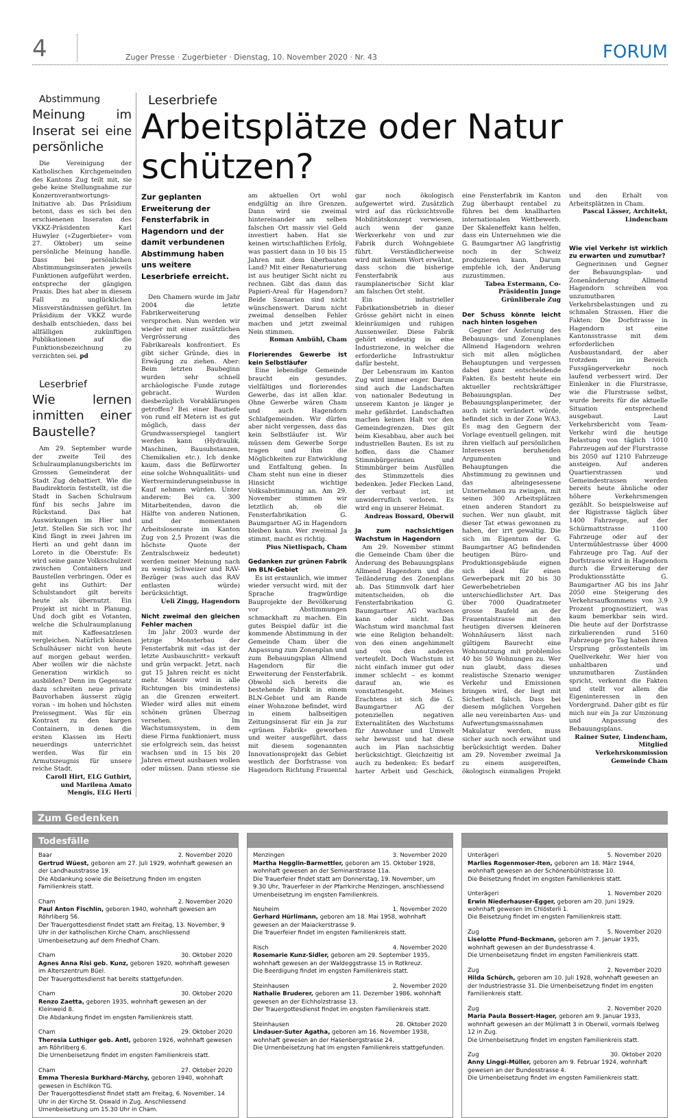4
Zuger Presse · Zugerbieter · Dienstag, 10. November 2020 · Nr. 43
FORUM
Abstimmung
Meinung im Inserat sei eine persönliche
Die Vereinigung der Katholischen Kirchgemeinden des Kantons Zug teilt mit, sie gebe keine Stellungnahme zur Konzernverantwortungs-Initiative ab. Das Präsidium betont, dass es sich bei den erschienenen Inseraten des VKKZ-Präsidenten Karl Huwyler («Zugerbieter» vom 27. Oktober) um seine persönliche Meinung handle. Dass bei persönlichen Abstimmungsinseraten jeweils Funktionen aufgeführt werden, entspreche der gängigen Praxis. Dies hat aber in diesem Fall zu unglücklichen Missverständnissen geführt. Im Präsidium der VKKZ wurde deshalb entschieden, dass bei allfälligen zukünftigen Publikationen auf die Funktionsbezeichnung zu verzichten sei. pd
Leserbrief
Wie lernen inmitten einer Baustelle?
Am 29. September wurde der zweite Teil des Schulraumplanungsberichts im Grossen Gemeinderat der Stadt Zug debattiert. Wie die Baudirektorin feststellt, ist die Stadt in Sachen Schulraum fünf bis sechs Jahre im Rückstand. Das hat Auswirkungen im Hier und Jetzt. Stellen Sie sich vor, Ihr Kind fängt in zwei Jahren im Herti an und geht dann im Loreto in die Oberstufe: Es wird seine ganze Volksschulzeit zwischen Containern und Baustellen verbringen. Oder es geht ins Guthirt: Der Schulstandort gilt bereits heute als übernutzt. Ein Projekt ist nicht in Planung. Und doch gibt es Votanten, welche die Schulraumplanung mit Kaffeesatzlesen vergleichen. Natürlich können Schulhäuser nicht von heute auf morgen gebaut werden. Aber wollen wir die nächste Generation wirklich so ausbilden? Denn im Gegensatz dazu schreiten neue private Bauvorhaben äusserst zügig voran – im hohen und höchsten Preissegment. Was für ein Kontrast zu den kargen Containern, in denen die ersten Klassen im Herti neuerdings unterrichtet werden. Was für ein Armutszeugnis für unsere reiche Stadt.
Caroll Hirt, ELG Guthirt, und Marilena Amato Mengis, ELG Herti
Leserbriefe
Arbeitsplätze oder Natur schützen?
Zur geplanten Erweiterung der Fensterfabrik in Hagendorn und der damit verbundenen Abstimmung haben uns weitere Leserbriefe erreicht.
Den Chamern wurde im Jahr 2004 die letzte Fabrikerweiterung versprochen. Nun werden wir wieder mit einer zusätzlichen Vergrösserung des Fabrikareals konfrontiert. Es gibt sicher Gründe, dies in Erwägung zu ziehen. Aber: Beim letzten Baubeginn wurden sehr schnell archäologische Funde zutage gebracht. Wurden diesbezüglich Vorabklärungen getroffen? Bei einer Bautiefe von rund elf Metern ist es gut möglich, dass der Grundwasserspiegel tangiert werden kann (Hydraulik, Maschinen, Bausubstanzen, Chemikalien etc.). Ich denke kaum, dass die Befürworter eine solche Wohnqualitäts- und Wertverminderungseinbusse in Kauf nehmen würden. Unter anderem: Bei ca. 300 Mitarbeitenden, davon die Hälfte von anderen Nationen, und der momentanen Arbeitslosenrate im Kanton Zug von 2,5 Prozent (was die höchste Quote der Zentralschweiz bedeutet) werden meiner Meinung nach zu wenig Schweizer und RAV-Bezüger (was auch das RAV entlasten würde) berücksichtigt.
Ueli Zingg, Hagendorn
Nicht zweimal den gleichen Fehler machen
Im Jahr 2003 wurde der jetzige Monsterbau der Fensterfabrik mit «das ist der letzte Ausbauschritt» verkauft und grün verpackt. Jetzt, nach gut 15 Jahren reicht es nicht mehr. Massiv wird in alle Richtungen bis (mindestens) an die Grenzen erweitert. Wieder wird alles mit einem schönen grünen Überzug versehen. Im Wachstumssystem, in dem diese Firma funktioniert, muss sie erfolgreich sein, das heisst wachsen und in 15 bis 20 Jahren erneut ausbauen wollen oder müssen. Dann stiesse sie am aktuellen Ort wohl endgültig an ihre Grenzen. Dann wird sie zweimal hintereinander am selben falschen Ort massiv viel Geld investiert haben. Hat sie keinen wirtschaftlichen Erfolg, was passiert dann in 10 bis 15 Jahren mit dem überbauten Land? Mit einer Renaturierung ist aus heutiger Sicht nicht zu rechnen. Gibt das dann das Papieri-Areal für Hagendorn? Beide Szenarien sind nicht wünschenswert. Darum nicht zweimal denselben Fehler machen und jetzt zweimal Nein stimmen.
Roman Ambühl, Cham
Florierendes Gewerbe ist kein Selbstläufer
Eine lebendige Gemeinde braucht ein gesundes, vielfältiges und florierendes Gewerbe, das ist allen klar. Ohne Gewerbe wären Cham und auch Hagendorn Schlafgemeinden. Wir dürfen aber nicht vergessen, dass das kein Selbstläufer ist. Wir müssen dem Gewerbe Sorge tragen und ihm die Möglichkeiten zur Entwicklung und Entfaltung geben. In Cham steht nun eine in dieser Hinsicht wichtige Volksabstimmung an. Am 29. November stimmen wir letztlich ab, ob die Fensterfabrikation G. Baumgartner AG in Hagendorn bleiben kann. Wer zweimal Ja stimmt, macht es richtig.
Pius Nietlispach, Cham
Gedanken zur grünen Fabrik im BLN-Gebiet
Es ist erstaunlich, wie immer wieder versucht wird, mit der Sprache fragwürdige Bauprojekte der Bevölkerung vor Abstimmungen schmackhaft zu machen. Ein gutes Beispiel dafür ist die kommende Abstimmung in der Gemeinde Cham über die Anpassung zum Zonenplan und zum Bebauungsplan Allmend Hagendorn für die Erweiterung der Fensterfabrik. Obwohl sich bereits die bestehende Fabrik in einem BLN-Gebiet und am Rande einer Wohnzone befindet, wird in einem halbseitigen Zeitungsinserat für ein Ja zur «grünen Fabrik» geworben und weiter ausgeführt, dass mit diesem sogenannten Innovationsprojekt das Gebiet westlich der Dorfstrasse von Hagendorn Richtung Frauental gar noch ökologisch aufgewertet wird. Zusätzlich wird auf das rücksichtsvolle Mobilitätskonzept verwiesen, auch wenn der ganze Werkverkehr von und zur Fabrik durch Wohngebiete führt. Verständlicherweise wird mit keinem Wort erwähnt, dass schon die bisherige Fensterfabrik aus raumplanerischer Sicht klar am falschen Ort steht.
Ein industrieller Fabrikationsbetrieb in dieser Grösse gehört nicht in einen kleinräumigen und ruhigen Aussenweiler. Diese Fabrik gehört eindeutig in eine Industriezone, in welcher die erforderliche Infrastruktur dafür besteht.
Der Lebensraum im Kanton Zug wird immer enger. Darum sind auch die Landschaften von nationaler Bedeutung in unserem Kanton je länger je mehr gefährdet. Landschaften machen keinen Halt vor den Gemeindegrenzen. Dies gilt beim Kiesabbau, aber auch bei industriellen Bauten. Es ist zu hoffen, dass die Chamer Stimmbürgerinnen und Stimmbürger beim Ausfüllen des Stimmzettels dies bedenken. Jeder Flecken Land, der verbaut ist, ist unwiderruflich verloren. Es wird eng in unserer Heimat.
Andreas Bossard, Oberwil
Ja zum nachsichtigen Wachstum in Hagendorn
Am 29. November stimmt die Gemeinde Cham über die Änderung des Bebauungsplans Allmend Hagendorn und die Teiländerung des Zonenplans ab. Das Stimmvolk darf hier mitentscheiden, ob die Fensterfabrikation G. Baumgartner AG wachsen kann oder nicht. Das Wachstum wird manchmal fast wie eine Religion behandelt: von den einen angehimmelt und von den anderen verteufelt. Doch Wachstum ist nicht einfach immer gut oder immer schlecht – es kommt darauf an, wie es vonstattengeht. Meines Erachtens ist sich die G. Baumgartner AG der potenziellen negativen Externalitäten des Wachstums für Anwohner und Umwelt sehr bewusst und hat diese auch im Plan nachsichtig berücksichtigt. Gleichzeitig ist auch zu bedenken: Es bedarf harter Arbeit und Geschick, eine Fensterfabrik im Kanton Zug überhaupt rentabel zu führen bei dem knallharten internationalen Wettbewerb. Der Skaleneffekt kann helfen, dass ein Unternehmen wie die G. Baumgartner AG langfristig noch in der Schweiz produzieren kann. Darum empfehle ich, der Änderung zuzustimmen.
Tabea Estermann, Co-Präsidentin Junge Grünliberale Zug
Der Schuss könnte leicht nach hinten losgehen
Gegner der Änderung des Bebauungs- und Zonenplanes Allmend Hagendorn wehren sich mit allen möglichen Behauptungen und vergessen dabei ganz entscheidende Fakten. Es besteht heute ein aktueller rechtskräftiger Bebauungsplan. Der Bebauungsplanperimeter, der auch nicht verändert würde, befindet sich in der Zone WA3. Es mag den Gegnern der Vorlage eventuell gelingen, mit ihren vielfach auf persönlichen Interessen beruhenden Argumenten und Behauptungen die Abstimmung zu gewinnen und das alteingesessene Unternehmen zu zwingen, mit seinen 300 Arbeitsplätzen einen anderen Standort zu suchen. Wer nun glaubt, mit dieser Tat etwas gewonnen zu haben, der irrt gewaltig. Die sich im Eigentum der G. Baumgartner AG befindenden heutigen Büro- und Produktionsgebäude eignen sich ideal für einen Gewerbepark mit 20 bis 30 Gewerbebetrieben unterschiedlichster Art. Das über 7000 Quadratmeter grosse Baufeld an der Frauentalstrasse mit den heutigen diversen kleineren Wohnhäusern lässt nach gültigem Baurecht eine Wohnnutzung mit problemlos 40 bis 50 Wohnungen zu. Wer nun glaubt, dass dieses realistische Szenario weniger Verkehr und Emissionen bringen wird, der liegt mit Sicherheit falsch. Dass bei diesem möglichen Vorgehen alle neu vereinbarten Aus- und Aufwertungsmassnahmen Makulatur werden, muss sicher auch noch erwähnt und berücksichtigt werden. Daher am 29. November zweimal Ja zu einem ausgereiften, ökologisch einmaligen Projekt und den Erhalt von Arbeitsplätzen in Cham.
Pascal Lässer, Architekt, Lindencham
Wie viel Verkehr ist wirklich zu erwarten und zumutbar?
Gegnerinnen und Gegner der Bebauungsplan- und Zonenänderung Allmend Hagendorn schreiben von unzumutbaren Verkehrsbelastungen und zu schmalen Strassen. Hier die Fakten: Die Dorfstrasse in Hagendorn ist eine Kantonsstrasse mit dem erforderlichen Ausbaustandard, der aber trotzdem im Bereich Fussgängerverkehr noch laufend verbessert wird. Der Einlenker in die Flurstrasse, wie die Flurstrasse selbst, wurde bereits für die aktuelle Situation entsprechend ausgebaut. Laut Verkehrsbericht vom Team-Verkehr wird die heutige Belastung von täglich 1010 Fahrzeugen auf der Flurstrasse bis 2050 auf 1210 Fahrzeuge ansteigen. Auf anderen Quartierstrassen und Gemeindestrassen werden bereits heute ähnliche oder höhere Verkehrsmengen gezählt. So beispielsweise auf der Rigistrasse täglich über 1400 Fahrzeuge, auf der Schürmattstrasse 1100 Fahrzeuge oder auf der Untermühlestrasse über 4000 Fahrzeuge pro Tag. Auf der Dorfstrasse wird in Hagendorn durch die Erweiterung der Produktionsstätte G. Baumgartner AG bis ins Jahr 2050 eine Steigerung des Verkehrsaufkommens von 3,9 Prozent prognostiziert, was kaum bemerkbar sein wird. Die heute auf der Dorfstrasse zirkulierenden rund 5160 Fahrzeuge pro Tag haben ihren Ursprung grösstenteils im Quellverkehr. Wer hier von unhaltbaren und unzumutbaren Zuständen spricht, verkennt die Fakten und stellt vor allem die Eigeninteressen in den Vordergrund. Daher gibt es für mich nur ein Ja zur Umzonung und Anpassung des Bebauungsplans.
Rainer Suter, Lindencham, Mitglied Verkehrskommission Gemeinde Cham
Zum Gedenken
Todesfälle
Baar 2. November 2020
Gertrud Wüest, geboren am 27. Juli 1929, wohnhaft gewesen an der Landhausstrasse 19.
Die Abdankung sowie die Beisetzung finden im engsten Familienkreis statt.
Cham 2. November 2020
Paul Anton Fischlin, geboren 1940, wohnhaft gewesen am Röhrliberg 56.
Der Trauergottesdienst findet statt am Freitag, 13. November, 9 Uhr in der katholischen Kirche Cham, anschliessend Urnenbeisetzung auf dem Friedhof Cham.
Cham 30. Oktober 2020
Agnes Anna Risi geb. Kunz, geboren 1920, wohnhaft gewesen im Alterszentrum Büel.
Der Trauergottesdienst hat bereits stattgefunden.
Cham 30. Oktober 2020
Renzo Zaetta, geboren 1935, wohnhaft gewesen an der Kleinweid 8.
Die Abdankung findet im engsten Familienkreis statt.
Cham 29. Oktober 2020
Theresia Luthiger geb. Antl, geboren 1926, wohnhaft gewesen am Röhrliberg 6.
Die Urnenbeisetzung findet im engsten Familienkreis statt.
Cham 27. Oktober 2020
Emma Theresia Burkhard-Märchy, geboren 1940, wohnhaft gewesen in Eschlikon TG.
Der Trauergottesdienst findet statt am Freitag, 6. November, 14 Uhr in der Kirche St. Oswald in Zug. Anschliessend Urnenbeisetzung um 15.30 Uhr in Cham.
Menzingen 3. November 2020
Martha Hegglin-Barmettler, geboren am 15. Oktober 1928, wohnhaft gewesen an der Seminarstrasse 11a.
Die Trauerfeier findet statt am Donnerstag, 19. November, um 9.30 Uhr, Trauerfeier in der Pfarrkirche Menzingen, anschliessend Urnenbeisetzung im engsten Familienkreis.
Neuheim 1. November 2020
Gerhard Hürlimann, geboren am 18. Mai 1958, wohnhaft gewesen an der Maiackerstrasse 9.
Die Trauerfeier findet im engsten Familienkreis statt.
Risch 4. November 2020
Rosemarie Kunz-Sidler, geboren am 29. September 1935, wohnhaft gewesen an der Waldeggstrasse 15 in Rotkreuz.
Die Beerdigung findet im engsten Familienkreis statt.
Steinhausen 2. November 2020
Nathalie Bruderer, geboren am 11. Dezember 1986, wohnhaft gewesen an der Eichholzstrasse 13.
Der Trauergottesdienst findet im engsten Familienkreis statt.
Steinhausen 28. Oktober 2020
Lindauer-Suter Agatha, geboren am 16. November 1938, wohnhaft gewesen an der Hasenbergstrasse 24.
Die Urnenbeisetzung hat im engsten Familienkreis stattgefunden.
Unterägeri 5. November 2020
Marlies Rogenmoser-Iten, geboren am 18. März 1944, wohnhaft gewesen an der Schönenbühlstrasse 10.
Die Beisetzung findet im engsten Familienkreis statt.
Unterägeri 1. November 2020
Erwin Niederhauser-Egger, geboren am 20. Juni 1929, wohnhaft gewesen im Chlösterli 1.
Die Beisetzung findet im engsten Familienkreis statt.
Zug 5. November 2020
Liselotte Pfund-Beckmann, geboren am 7. Januar 1935, wohnhaft gewesen an der Bundesstrasse 4.
Die Urnenbeisetzung findet im engsten Familienkreis statt.
Zug 2. November 2020
Hilda Schürch, geboren am 10. Juli 1928, wohnhaft gewesen an der Industriestrasse 31. Die Urnenbeisetzung findet im engsten Familienkreis statt.
Zug 2. November 2020
Maria Paula Bossert-Hager, geboren am 9. Januar 1933, wohnhaft gewesen an der Mülimatt 3 in Oberwil, vormals Ibelweg 12 in Zug.
Die Urnenbeisetzung findet im engsten Familienkreis statt.
Zug 30. Oktober 2020
Anny Linggi-Müller, geboren am 9. Februar 1924, wohnhaft gewesen an der Bundesstrasse 4.
Die Urnenbeisetzung findet im engsten Familienkreis statt.